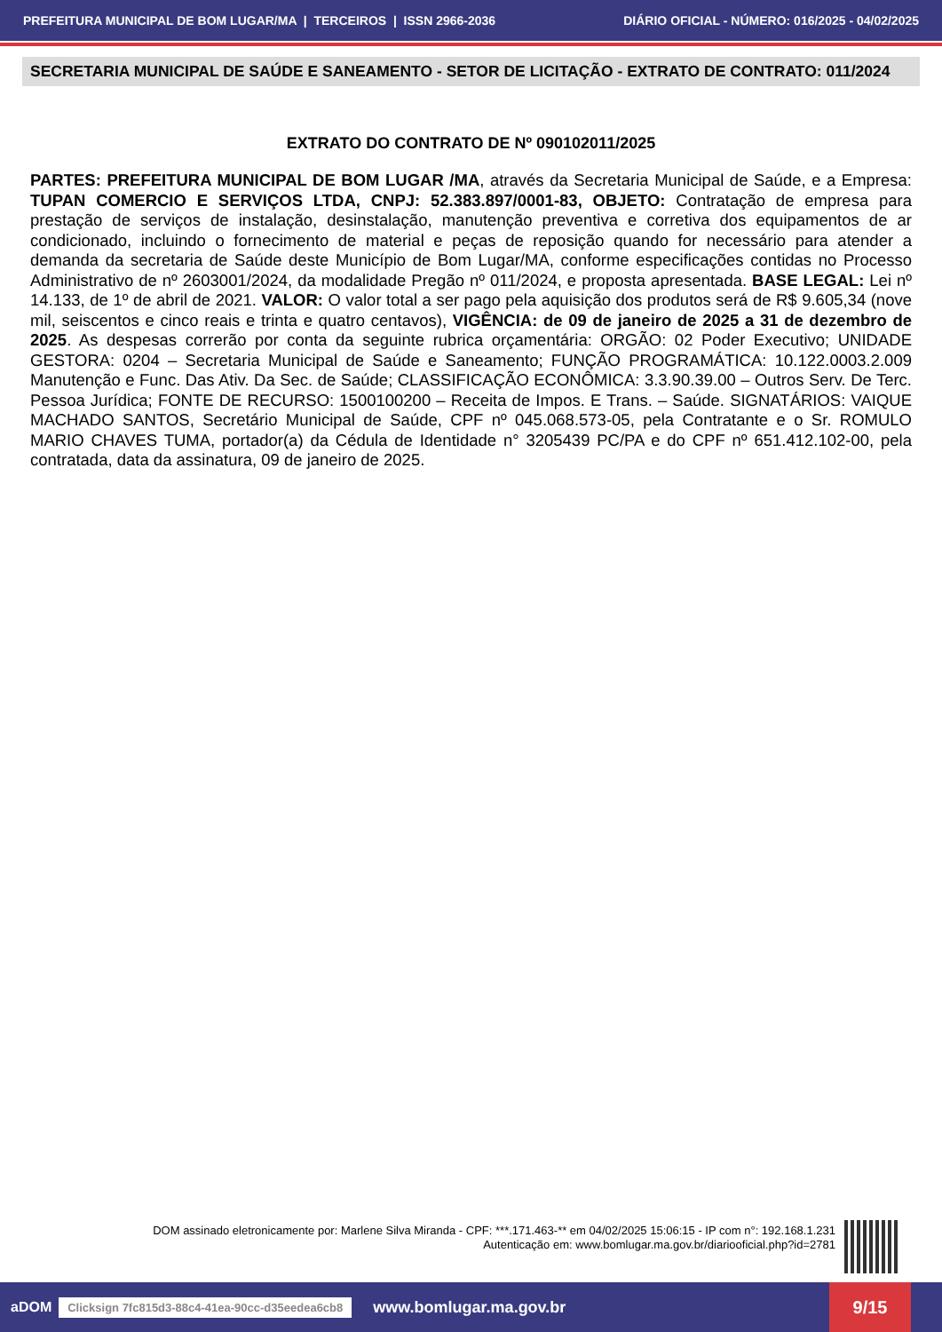PREFEITURA MUNICIPAL DE BOM LUGAR/MA | TERCEIROS | ISSN 2966-2036 DIÁRIO OFICIAL - NÚMERO: 016/2025 - 04/02/2025
SECRETARIA MUNICIPAL DE SAÚDE E SANEAMENTO - SETOR DE LICITAÇÃO - EXTRATO DE CONTRATO: 011/2024
EXTRATO DO CONTRATO DE Nº 090102011/2025
PARTES: PREFEITURA MUNICIPAL DE BOM LUGAR /MA, através da Secretaria Municipal de Saúde, e a Empresa: TUPAN COMERCIO E SERVIÇOS LTDA, CNPJ: 52.383.897/0001-83, OBJETO: Contratação de empresa para prestação de serviços de instalação, desinstalação, manutenção preventiva e corretiva dos equipamentos de ar condicionado, incluindo o fornecimento de material e peças de reposição quando for necessário para atender a demanda da secretaria de Saúde deste Município de Bom Lugar/MA, conforme especificações contidas no Processo Administrativo de nº 2603001/2024, da modalidade Pregão nº 011/2024, e proposta apresentada. BASE LEGAL: Lei nº 14.133, de 1º de abril de 2021. VALOR: O valor total a ser pago pela aquisição dos produtos será de R$ 9.605,34 (nove mil, seiscentos e cinco reais e trinta e quatro centavos), VIGÊNCIA: de 09 de janeiro de 2025 a 31 de dezembro de 2025. As despesas correrão por conta da seguinte rubrica orçamentária: ORGÃO: 02 Poder Executivo; UNIDADE GESTORA: 0204 – Secretaria Municipal de Saúde e Saneamento; FUNÇÃO PROGRAMÁTICA: 10.122.0003.2.009 Manutenção e Func. Das Ativ. Da Sec. de Saúde; CLASSIFICAÇÃO ECONÔMICA: 3.3.90.39.00 – Outros Serv. De Terc. Pessoa Jurídica; FONTE DE RECURSO: 1500100200 – Receita de Impos. E Trans. – Saúde. SIGNATÁRIOS: VAIQUE MACHADO SANTOS, Secretário Municipal de Saúde, CPF nº 045.068.573-05, pela Contratante e o Sr. ROMULO MARIO CHAVES TUMA, portador(a) da Cédula de Identidade n° 3205439 PC/PA e do CPF nº 651.412.102-00, pela contratada, data da assinatura, 09 de janeiro de 2025.
DOM assinado eletronicamente por: Marlene Silva Miranda - CPF: ***.171.463-** em 04/02/2025 15:06:15 - IP com n°: 192.168.1.231
Autenticação em: www.bomlugar.ma.gov.br/diariooficial.php?id=2781
aDOM Clicksign 7fc815d3-88c4-41ea-90cc-d35eedea6cb8 www.bomlugar.ma.gov.br
9/15